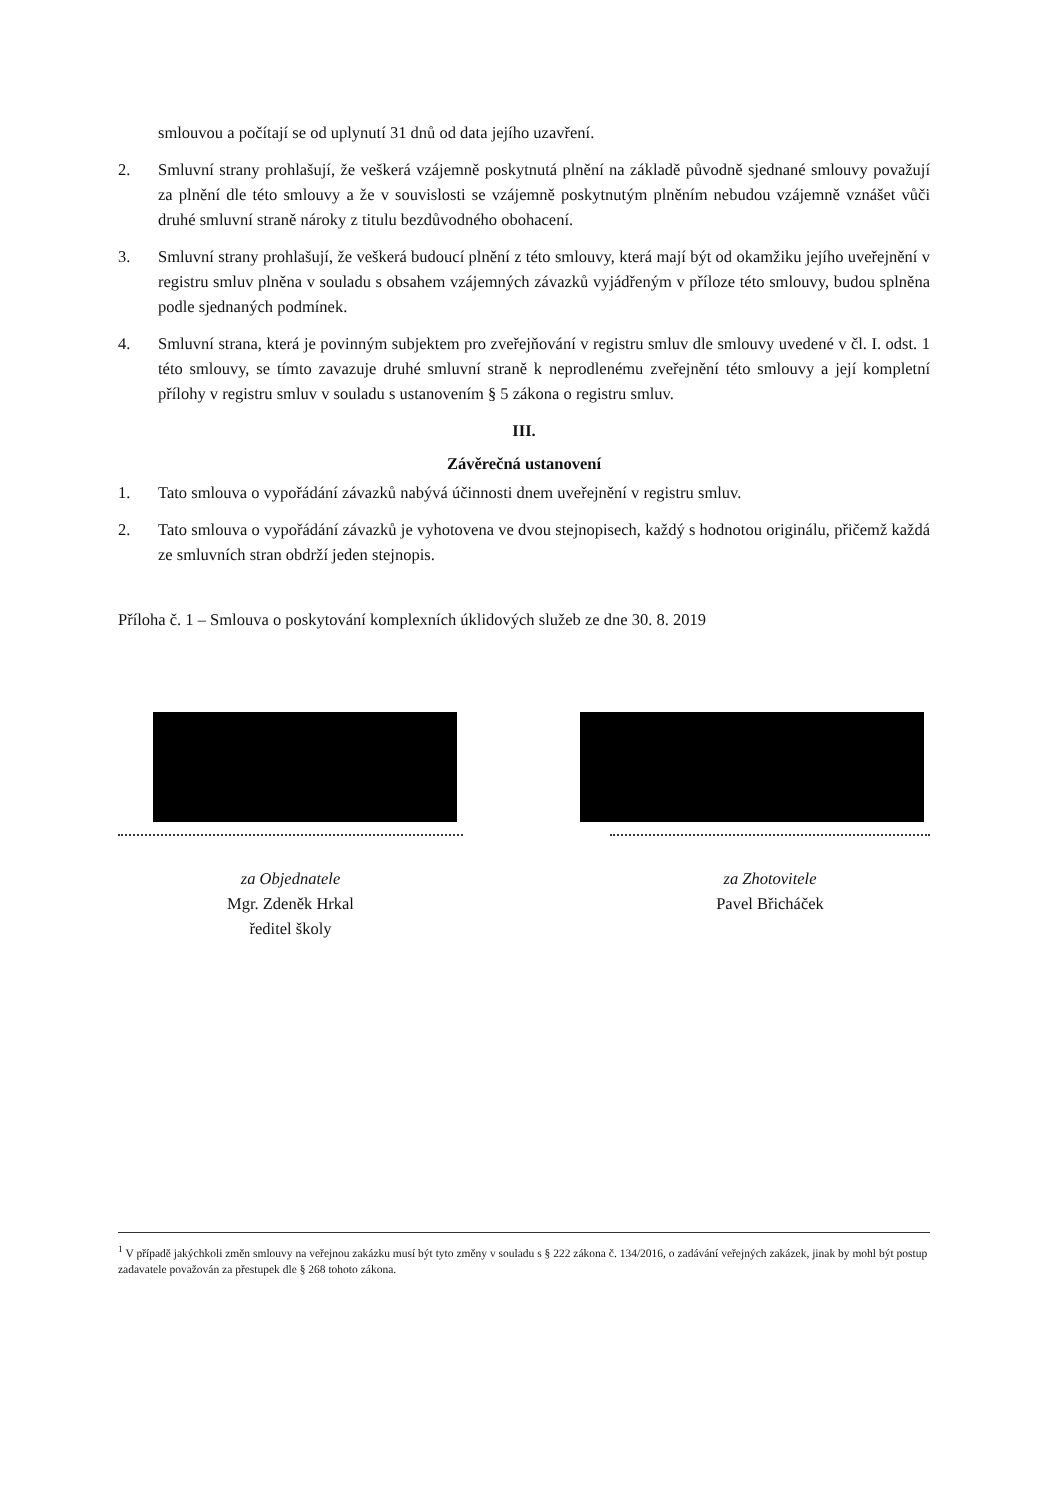smlouvou a počítají se od uplynutí 31 dnů od data jejího uzavření.
2. Smluvní strany prohlašují, že veškerá vzájemně poskytnutá plnění na základě původně sjednané smlouvy považují za plnění dle této smlouvy a že v souvislosti se vzájemně poskytnutým plněním nebudou vzájemně vznášet vůči druhé smluvní straně nároky z titulu bezdůvodného obohacení.
3. Smluvní strany prohlašují, že veškerá budoucí plnění z této smlouvy, která mají být od okamžiku jejího uveřejnění v registru smluv plněna v souladu s obsahem vzájemných závazků vyjádřeným v příloze této smlouvy, budou splněna podle sjednaných podmínek.
4. Smluvní strana, která je povinným subjektem pro zveřejňování v registru smluv dle smlouvy uvedené v čl. I. odst. 1 této smlouvy, se tímto zavazuje druhé smluvní straně k neprodlenému zveřejnění této smlouvy a její kompletní přílohy v registru smluv v souladu s ustanovením § 5 zákona o registru smluv.
III.
Závěrečná ustanovení
1. Tato smlouva o vypořádání závazků nabývá účinnosti dnem uveřejnění v registru smluv.
2. Tato smlouva o vypořádání závazků je vyhotovena ve dvou stejnopisech, každý s hodnotou originálu, přičemž každá ze smluvních stran obdrží jeden stejnopis.
Příloha č. 1 – Smlouva o poskytování komplexních úklidových služeb ze dne 30. 8. 2019
za Objednatele
Mgr. Zdeněk Hrkal
ředitel školy
za Zhotovitele
Pavel Břicháček
<sup>1</sup> V případě jakýchkoli změn smlouvy na veřejnou zakázku musí být tyto změny v souladu s § 222 zákona č. 134/2016, o zadávání veřejných zakázek, jinak by mohl být postup zadavatele považován za přestupek dle § 268 tohoto zákona.